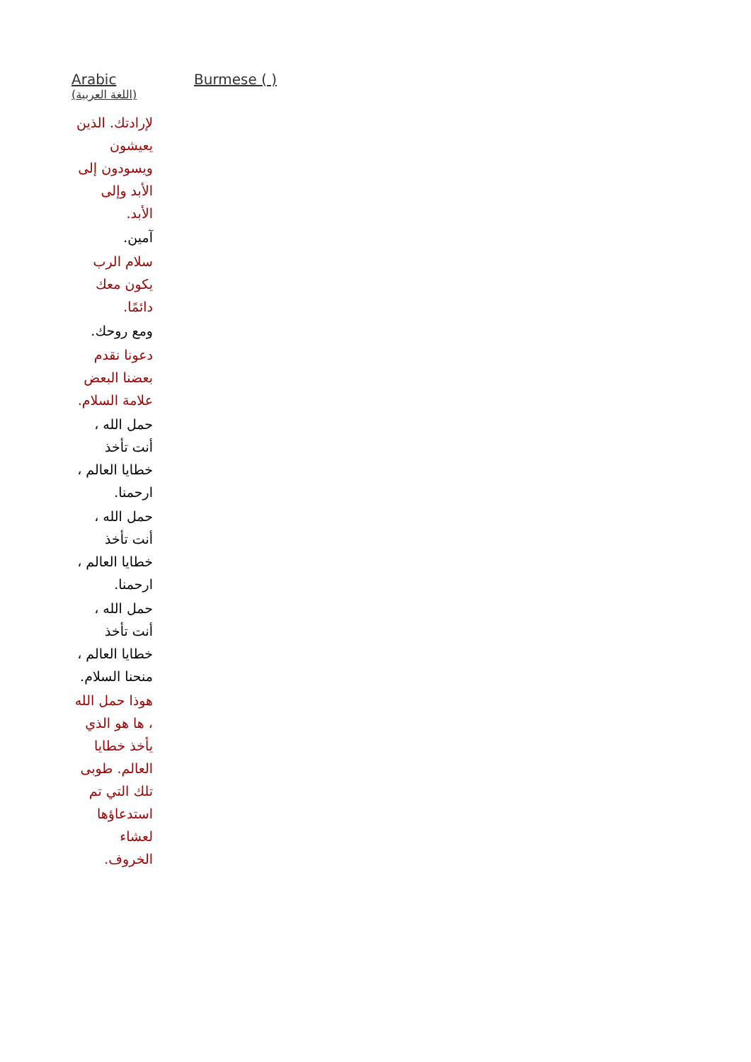| Arabic (اللغة العربية) | Burmese ( ) |
| --- | --- |
| لإرادتك. الذين يعيشون ويسودون إلى الأبد وإلى الأبد. آمين. سلام الرب يكون معك دائمًا. ومع روحك. دعونا نقدم بعضنا البعض علامة السلام. حمل الله ، أنت تأخذ خطايا العالم ، ارحمنا. حمل الله ، أنت تأخذ خطايا العالم ، ارحمنا. حمل الله ، أنت تأخذ خطايا العالم ، منحنا السلام. هوذا حمل الله ، ها هو الذي يأخذ خطايا العالم. طوبى تلك التي تم استدعاؤها لعشاء الخروف. | |